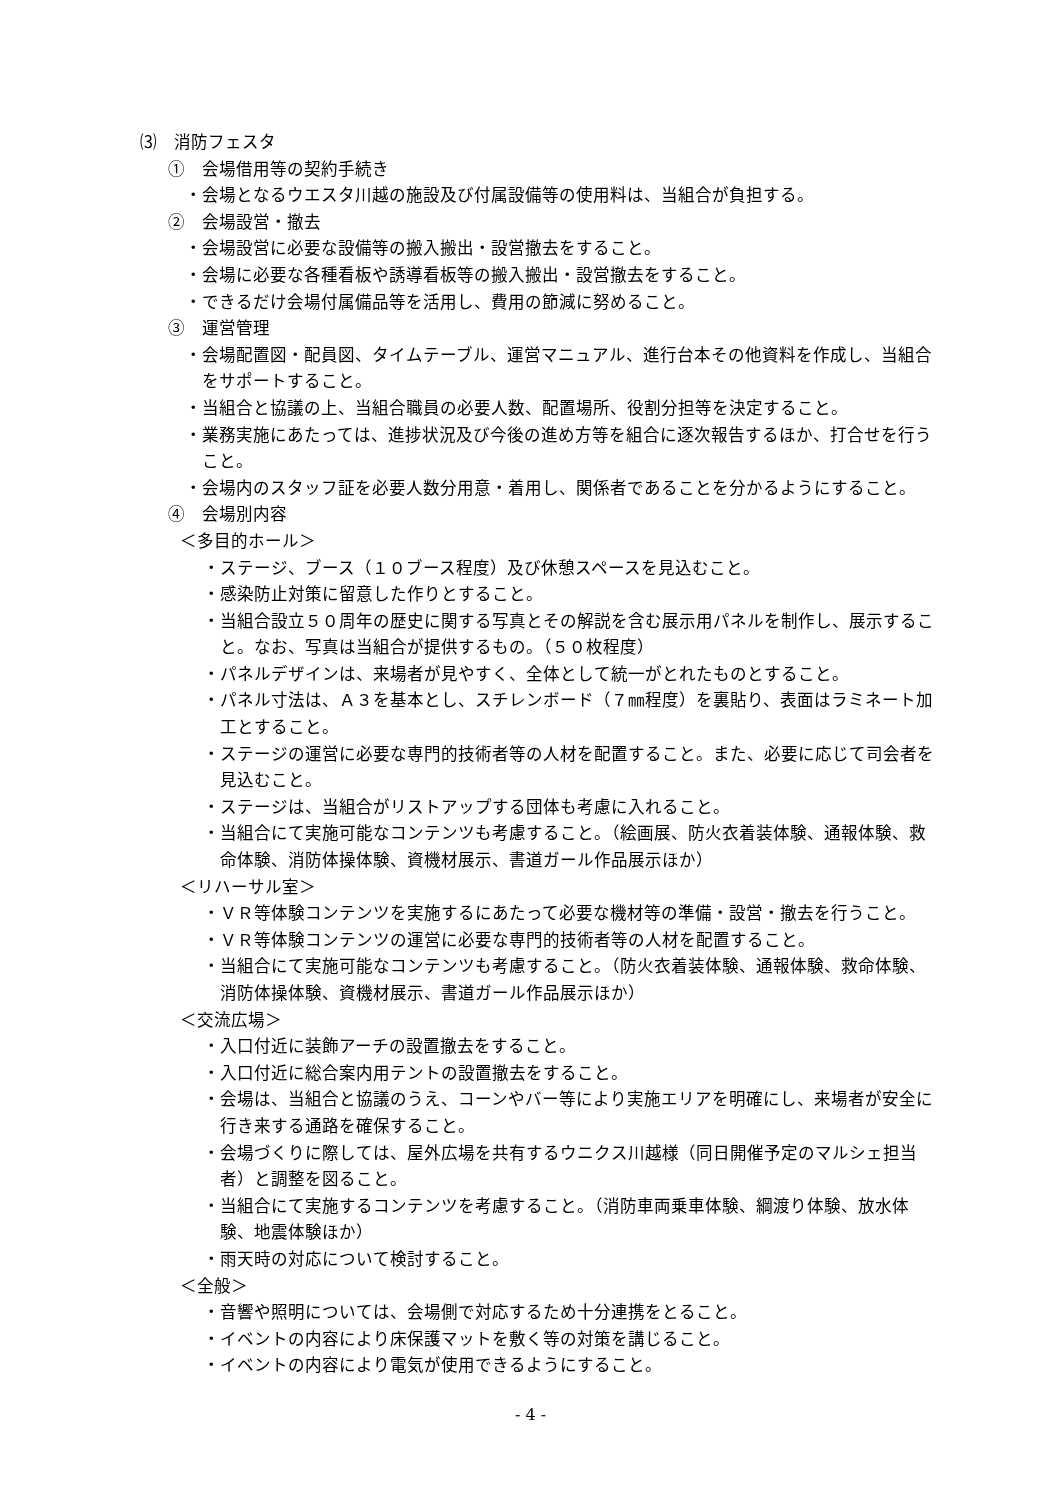⑶　消防フェスタ
①　会場借用等の契約手続き
・会場となるウエスタ川越の施設及び付属設備等の使用料は、当組合が負担する。
②　会場設営・撤去
・会場設営に必要な設備等の搬入搬出・設営撤去をすること。
・会場に必要な各種看板や誘導看板等の搬入搬出・設営撤去をすること。
・できるだけ会場付属備品等を活用し、費用の節減に努めること。
③　運営管理
・会場配置図・配員図、タイムテーブル、運営マニュアル、進行台本その他資料を作成し、当組合をサポートすること。
・当組合と協議の上、当組合職員の必要人数、配置場所、役割分担等を決定すること。
・業務実施にあたっては、進捗状況及び今後の進め方等を組合に逐次報告するほか、打合せを行うこと。
・会場内のスタッフ証を必要人数分用意・着用し、関係者であることを分かるようにすること。
④　会場別内容
＜多目的ホール＞
・ステージ、ブース（１０ブース程度）及び休憩スペースを見込むこと。
・感染防止対策に留意した作りとすること。
・当組合設立５０周年の歴史に関する写真とその解説を含む展示用パネルを制作し、展示すること。なお、写真は当組合が提供するもの。（５０枚程度）
・パネルデザインは、来場者が見やすく、全体として統一がとれたものとすること。
・パネル寸法は、Ａ３を基本とし、スチレンボード（７㎜程度）を裏貼り、表面はラミネート加工とすること。
・ステージの運営に必要な専門的技術者等の人材を配置すること。また、必要に応じて司会者を見込むこと。
・ステージは、当組合がリストアップする団体も考慮に入れること。
・当組合にて実施可能なコンテンツも考慮すること。（絵画展、防火衣着装体験、通報体験、救命体験、消防体操体験、資機材展示、書道ガール作品展示ほか）
＜リハーサル室＞
・ＶＲ等体験コンテンツを実施するにあたって必要な機材等の準備・設営・撤去を行うこと。
・ＶＲ等体験コンテンツの運営に必要な専門的技術者等の人材を配置すること。
・当組合にて実施可能なコンテンツも考慮すること。（防火衣着装体験、通報体験、救命体験、消防体操体験、資機材展示、書道ガール作品展示ほか）
＜交流広場＞
・入口付近に装飾アーチの設置撤去をすること。
・入口付近に総合案内用テントの設置撤去をすること。
・会場は、当組合と協議のうえ、コーンやバー等により実施エリアを明確にし、来場者が安全に行き来する通路を確保すること。
・会場づくりに際しては、屋外広場を共有するウニクス川越様（同日開催予定のマルシェ担当者）と調整を図ること。
・当組合にて実施するコンテンツを考慮すること。（消防車両乗車体験、綱渡り体験、放水体験、地震体験ほか）
・雨天時の対応について検討すること。
＜全般＞
・音響や照明については、会場側で対応するため十分連携をとること。
・イベントの内容により床保護マットを敷く等の対策を講じること。
・イベントの内容により電気が使用できるようにすること。
- 4 -